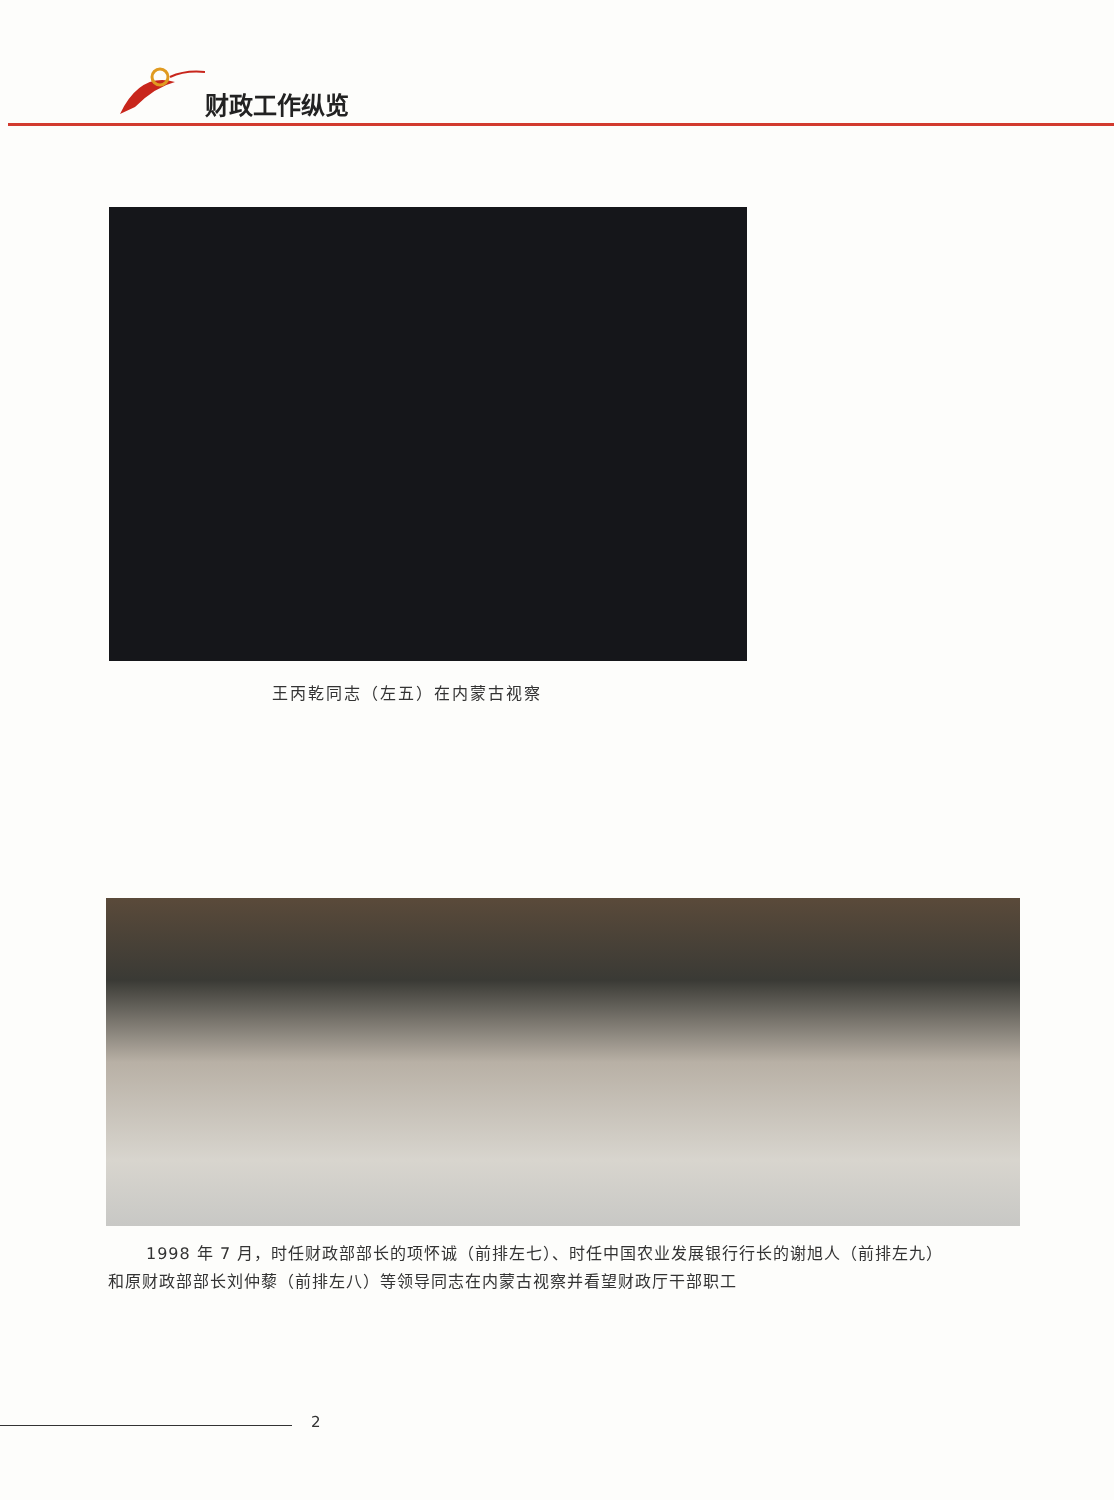财政工作纵览
王丙乾同志（左五）在内蒙古视察
1998 年 7 月，时任财政部部长的项怀诚（前排左七）、时任中国农业发展银行行长的谢旭人（前排左九）
和原财政部部长刘仲藜（前排左八）等领导同志在内蒙古视察并看望财政厅干部职工
2